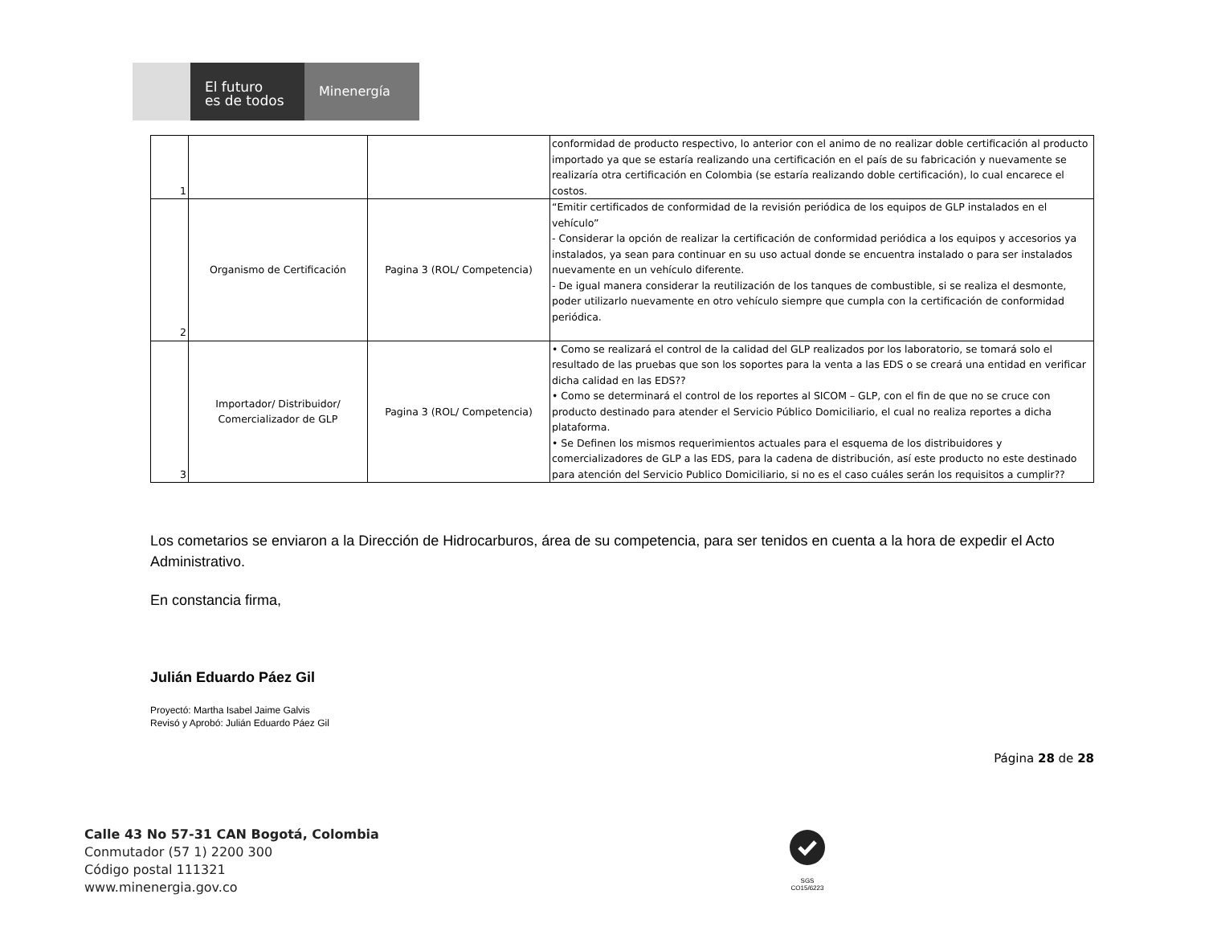El futuro
es de todos
Minenergía
| 1 | | | conformidad de producto respectivo, lo anterior con el animo de no realizar doble certificación al producto importado ya que se estaría realizando una certificación en el país de su fabricación y nuevamente se realizaría otra certificación en Colombia (se estaría realizando doble certificación), lo cual encarece el costos. |
| 2 | Organismo de Certificación | Pagina 3 (ROL/ Competencia) | “Emitir certificados de conformidad de la revisión periódica de los equipos de GLP instalados en el vehículo” - Considerar la opción de realizar la certificación de conformidad periódica a los equipos y accesorios ya instalados, ya sean para continuar en su uso actual donde se encuentra instalado o para ser instalados nuevamente en un vehículo diferente. - De igual manera considerar la reutilización de los tanques de combustible, si se realiza el desmonte, poder utilizarlo nuevamente en otro vehículo siempre que cumpla con la certificación de conformidad periódica. |
| 3 | Importador/ Distribuidor/ Comercializador de GLP | Pagina 3 (ROL/ Competencia) | • Como se realizará el control de la calidad del GLP realizados por los laboratorio, se tomará solo el resultado de las pruebas que son los soportes para la venta a las EDS o se creará una entidad en verificar dicha calidad en las EDS?? • Como se determinará el control de los reportes al SICOM – GLP, con el fin de que no se cruce con producto destinado para atender el Servicio Público Domiciliario, el cual no realiza reportes a dicha plataforma. • Se Definen los mismos requerimientos actuales para el esquema de los distribuidores y comercializadores de GLP a las EDS, para la cadena de distribución, así este producto no este destinado para atención del Servicio Publico Domiciliario, si no es el caso cuáles serán los requisitos a cumplir?? |
Los cometarios se enviaron a la Dirección de Hidrocarburos, área de su competencia, para ser tenidos en cuenta a la hora de expedir el Acto Administrativo.
En constancia firma,
Julián Eduardo Páez Gil
Proyectó: Martha Isabel Jaime Galvis
Revisó y Aprobó: Julián Eduardo Páez Gil
Página 28 de 28
Calle 43 No 57-31 CAN Bogotá, Colombia
Conmutador (57 1) 2200 300
Código postal 111321
www.minenergia.gov.co
SGS
CO15/6223